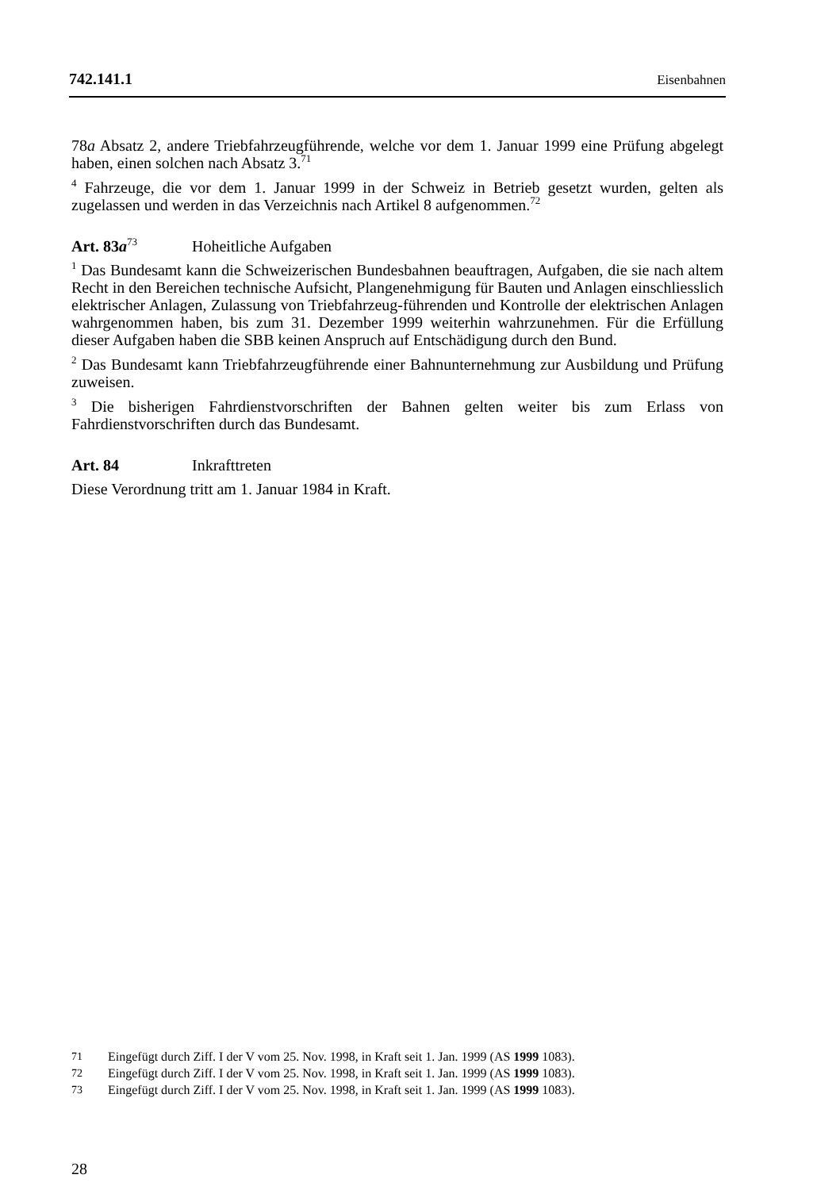742.141.1 Eisenbahnen
78a Absatz 2, andere Triebfahrzeugführende, welche vor dem 1. Januar 1999 eine Prüfung abgelegt haben, einen solchen nach Absatz 3.<sup>71</sup>
<sup>4</sup> Fahrzeuge, die vor dem 1. Januar 1999 in der Schweiz in Betrieb gesetzt wurden, gelten als zugelassen und werden in das Verzeichnis nach Artikel 8 aufgenommen.<sup>72</sup>
Art. 83a<sup>73</sup> Hoheitliche Aufgaben
<sup>1</sup> Das Bundesamt kann die Schweizerischen Bundesbahnen beauftragen, Aufgaben, die sie nach altem Recht in den Bereichen technische Aufsicht, Plangenehmigung für Bauten und Anlagen einschliesslich elektrischer Anlagen, Zulassung von Triebfahrzeug-führenden und Kontrolle der elektrischen Anlagen wahrgenommen haben, bis zum 31. Dezember 1999 weiterhin wahrzunehmen. Für die Erfüllung dieser Aufgaben haben die SBB keinen Anspruch auf Entschädigung durch den Bund.
<sup>2</sup> Das Bundesamt kann Triebfahrzeugführende einer Bahnunternehmung zur Ausbildung und Prüfung zuweisen.
<sup>3</sup> Die bisherigen Fahrdienstvorschriften der Bahnen gelten weiter bis zum Erlass von Fahrdienstvorschriften durch das Bundesamt.
Art. 84 Inkrafttreten
Diese Verordnung tritt am 1. Januar 1984 in Kraft.
71 Eingefügt durch Ziff. I der V vom 25. Nov. 1998, in Kraft seit 1. Jan. 1999 (AS 1999 1083).
72 Eingefügt durch Ziff. I der V vom 25. Nov. 1998, in Kraft seit 1. Jan. 1999 (AS 1999 1083).
73 Eingefügt durch Ziff. I der V vom 25. Nov. 1998, in Kraft seit 1. Jan. 1999 (AS 1999 1083).
28